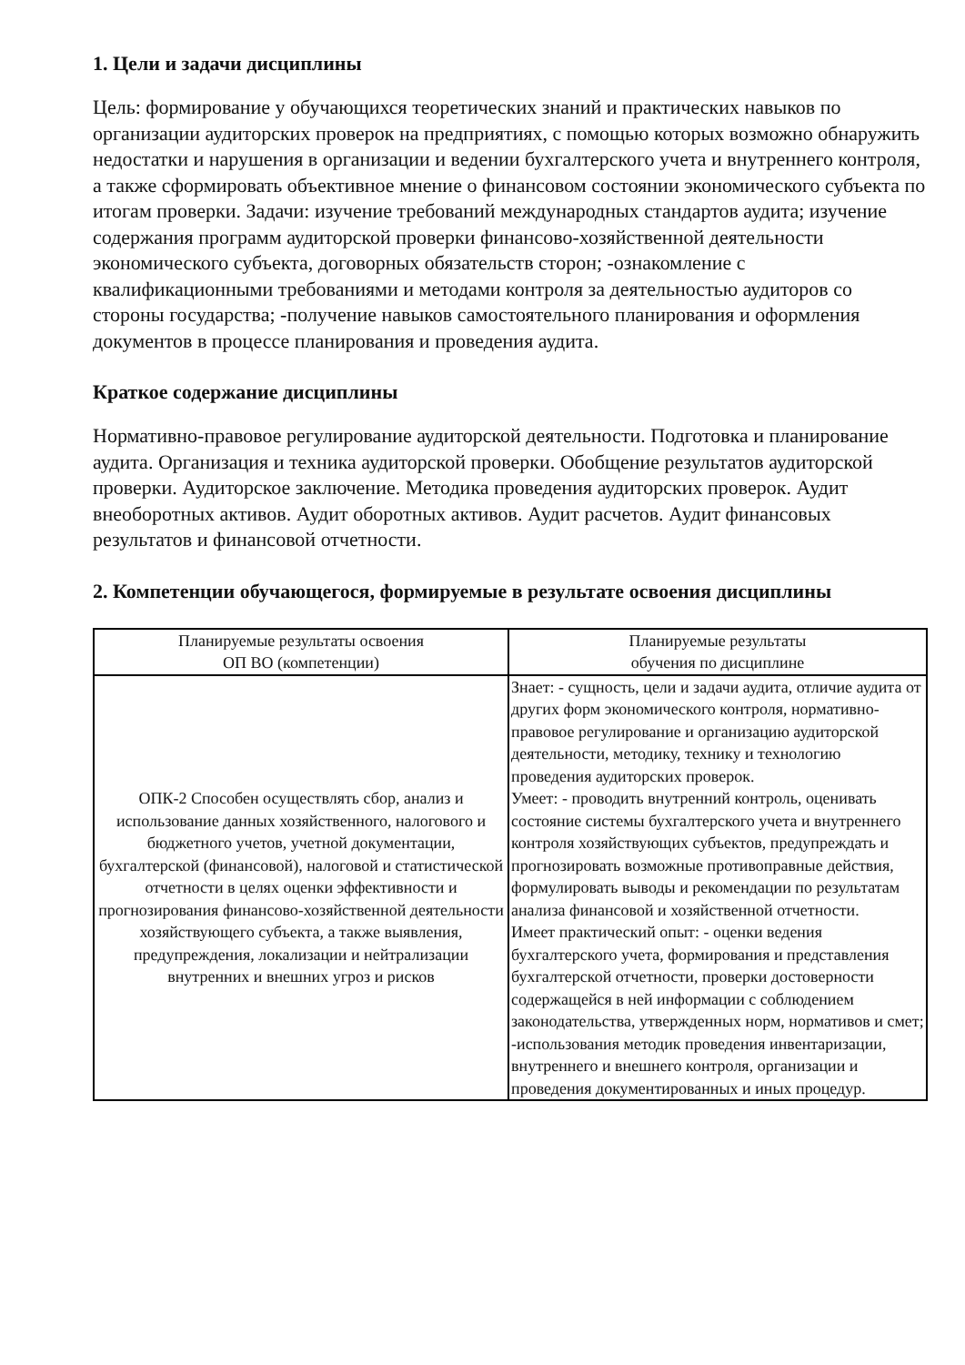1. Цели и задачи дисциплины
Цель: формирование у обучающихся теоретических знаний и практических навыков по организации аудиторских проверок на предприятиях, с помощью которых возможно обнаружить недостатки и нарушения в организации и ведении бухгалтерского учета и внутреннего контроля, а также сформировать объективное мнение о финансовом состоянии экономического субъекта по итогам проверки. Задачи: изучение требований международных стандартов аудита; изучение содержания программ аудиторской проверки финансово-хозяйственной деятельности экономического субъекта, договорных обязательств сторон; -ознакомление с квалификационными требованиями и методами контроля за деятельностью аудиторов со стороны государства; -получение навыков самостоятельного планирования и оформления документов в процессе планирования и проведения аудита.
Краткое содержание дисциплины
Нормативно-правовое регулирование аудиторской деятельности. Подготовка и планирование аудита. Организация и техника аудиторской проверки. Обобщение результатов аудиторской проверки. Аудиторское заключение. Методика проведения аудиторских проверок. Аудит внеоборотных активов. Аудит оборотных активов. Аудит расчетов. Аудит финансовых результатов и финансовой отчетности.
2. Компетенции обучающегося, формируемые в результате освоения дисциплины
| Планируемые результаты освоения ОП ВО (компетенции) | Планируемые результаты обучения по дисциплине |
| --- | --- |
| ОПК-2 Способен осуществлять сбор, анализ и использование данных хозяйственного, налогового и бюджетного учетов, учетной документации, бухгалтерской (финансовой), налоговой и статистической отчетности в целях оценки эффективности и прогнозирования финансово-хозяйственной деятельности хозяйствующего субъекта, а также выявления, предупреждения, локализации и нейтрализации внутренних и внешних угроз и рисков | Знает: - сущность, цели и задачи аудита, отличие аудита от других форм экономического контроля, нормативно-правовое регулирование и организацию аудиторской деятельности, методику, технику и технологию проведения аудиторских проверок. Умеет: - проводить внутренний контроль, оценивать состояние системы бухгалтерского учета и внутреннего контроля хозяйствующих субъектов, предупреждать и прогнозировать возможные противоправные действия, формулировать выводы и рекомендации по результатам анализа финансовой и хозяйственной отчетности. Имеет практический опыт: - оценки ведения бухгалтерского учета, формирования и представления бухгалтерской отчетности, проверки достоверности содержащейся в ней информации с соблюдением законодательства, утвержденных норм, нормативов и смет; -использования методик проведения инвентаризации, внутреннего и внешнего контроля, организации и проведения документированных и иных процедур. |